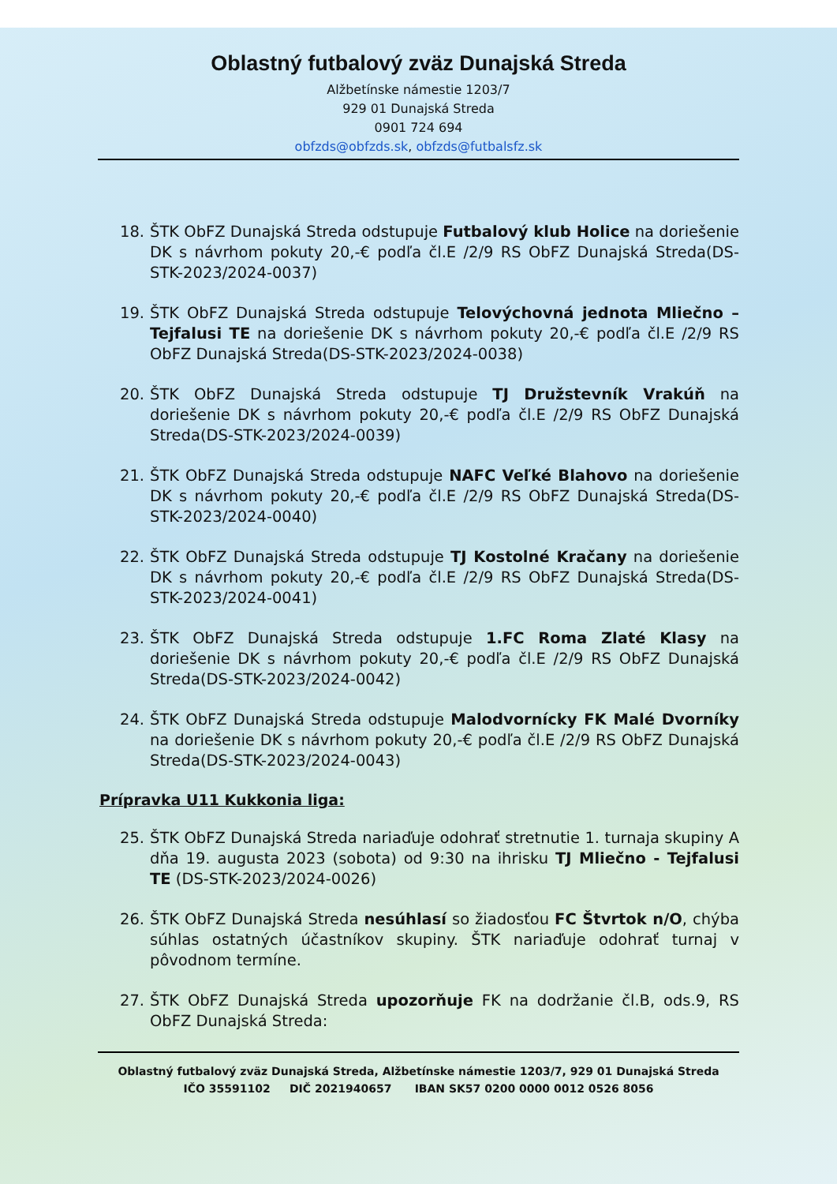Oblastný futbalový zväz Dunajská Streda
Alžbetínske námestie 1203/7
929 01 Dunajská Streda
0901 724 694
obfzds@obfzds.sk, obfzds@futbalsfz.sk
18. ŠTK ObFZ Dunajská Streda odstupuje Futbalový klub Holice na doriešenie DK s návrhom pokuty 20,-€ podľa čl.E /2/9 RS ObFZ Dunajská Streda(DS-STK-2023/2024-0037)
19. ŠTK ObFZ Dunajská Streda odstupuje Telovýchovná jednota Mliečno – Tejfalusi TE na doriešenie DK s návrhom pokuty 20,-€ podľa čl.E /2/9 RS ObFZ Dunajská Streda(DS-STK-2023/2024-0038)
20. ŠTK ObFZ Dunajská Streda odstupuje TJ Družstevník Vrakúň na doriešenie DK s návrhom pokuty 20,-€ podľa čl.E /2/9 RS ObFZ Dunajská Streda(DS-STK-2023/2024-0039)
21. ŠTK ObFZ Dunajská Streda odstupuje NAFC Veľké Blahovo na doriešenie DK s návrhom pokuty 20,-€ podľa čl.E /2/9 RS ObFZ Dunajská Streda(DS-STK-2023/2024-0040)
22. ŠTK ObFZ Dunajská Streda odstupuje TJ Kostolné Kračany na doriešenie DK s návrhom pokuty 20,-€ podľa čl.E /2/9 RS ObFZ Dunajská Streda(DS-STK-2023/2024-0041)
23. ŠTK ObFZ Dunajská Streda odstupuje 1.FC Roma Zlaté Klasy na doriešenie DK s návrhom pokuty 20,-€ podľa čl.E /2/9 RS ObFZ Dunajská Streda(DS-STK-2023/2024-0042)
24. ŠTK ObFZ Dunajská Streda odstupuje Malodvornícky FK Malé Dvorníky na doriešenie DK s návrhom pokuty 20,-€ podľa čl.E /2/9 RS ObFZ Dunajská Streda(DS-STK-2023/2024-0043)
Prípravka U11 Kukkonia liga:
25. ŠTK ObFZ Dunajská Streda nariaďuje odohrať stretnutie 1. turnaja skupiny A dňa 19. augusta 2023 (sobota) od 9:30 na ihrisku TJ Mliečno - Tejfalusi TE (DS-STK-2023/2024-0026)
26. ŠTK ObFZ Dunajská Streda nesúhlasí so žiadosťou FC Štvrtok n/O, chýba súhlas ostatných účastníkov skupiny. ŠTK nariaďuje odohrať turnaj v pôvodnom termíne.
27. ŠTK ObFZ Dunajská Streda upozorňuje FK na dodržanie čl.B, ods.9, RS ObFZ Dunajská Streda:
Oblastný futbalový zväz Dunajská Streda, Alžbetínske námestie 1203/7, 929 01 Dunajská Streda
IČO 35591102 DIČ 2021940657 IBAN SK57 0200 0000 0012 0526 8056